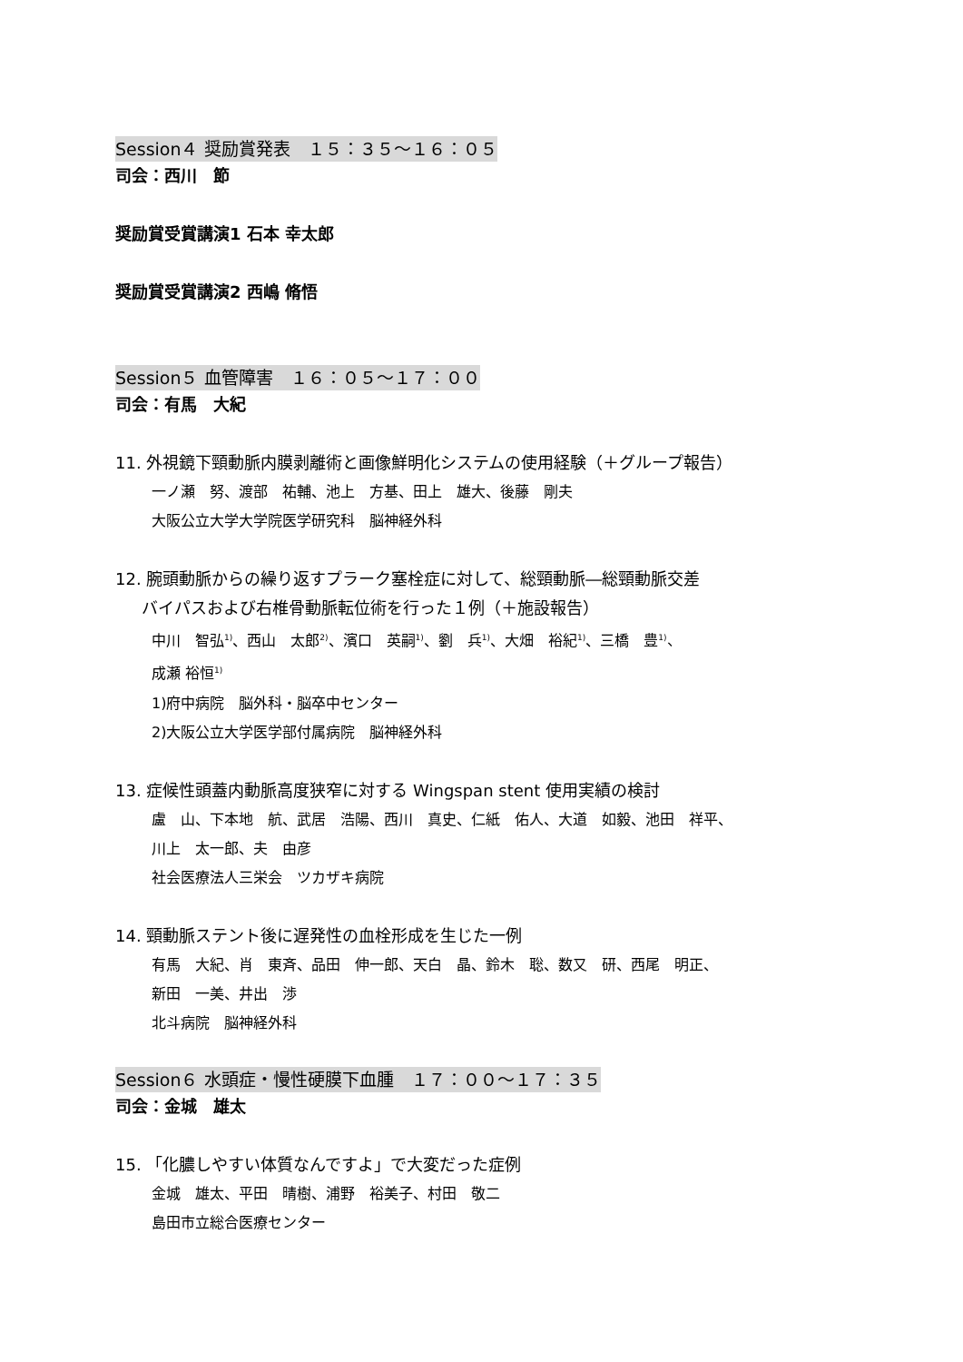Session４ 奨励賞発表　１５：３５～１６：０５
司会：西川　節
奨励賞受賞講演1 石本 幸太郎
奨励賞受賞講演2 西嶋 脩悟
Session５ 血管障害　１６：０５～１７：００
司会：有馬　大紀
11. 外視鏡下頸動脈内膜剥離術と画像鮮明化システムの使用経験（＋グループ報告）
一ノ瀬　努、渡部　祐輔、池上　方基、田上　雄大、後藤　剛夫
大阪公立大学大学院医学研究科　脳神経外科
12. 腕頭動脈からの繰り返すプラーク塞栓症に対して、総頸動脈―総頸動脈交差
バイパスおよび右椎骨動脈転位術を行った１例（＋施設報告）
中川　智弘<sup>1)</sup>、西山　太郎<sup>2)</sup>、濱口　英嗣<sup>1)</sup>、劉　兵<sup>1)</sup>、大畑　裕紀<sup>1)</sup>、三橋　豊<sup>1)</sup>、
成瀬 裕恒<sup>1)</sup>
1)府中病院　脳外科・脳卒中センター
2)大阪公立大学医学部付属病院　脳神経外科
13. 症候性頭蓋内動脈高度狭窄に対する Wingspan stent 使用実績の検討
盧　山、下本地　航、武居　浩陽、西川　真史、仁紙　佑人、大道　如毅、池田　祥平、
川上　太一郎、夫　由彦
社会医療法人三栄会　ツカザキ病院
14. 頸動脈ステント後に遅発性の血栓形成を生じた一例
有馬　大紀、肖　東斉、品田　伸一郎、天白　晶、鈴木　聡、数又　研、西尾　明正、
新田　一美、井出　渉
北斗病院　脳神経外科
Session６ 水頭症・慢性硬膜下血腫　１７：００～１７：３５
司会：金城　雄太
15. 「化膿しやすい体質なんですよ」で大変だった症例
金城　雄太、平田　晴樹、浦野　裕美子、村田　敬二
島田市立総合医療センター